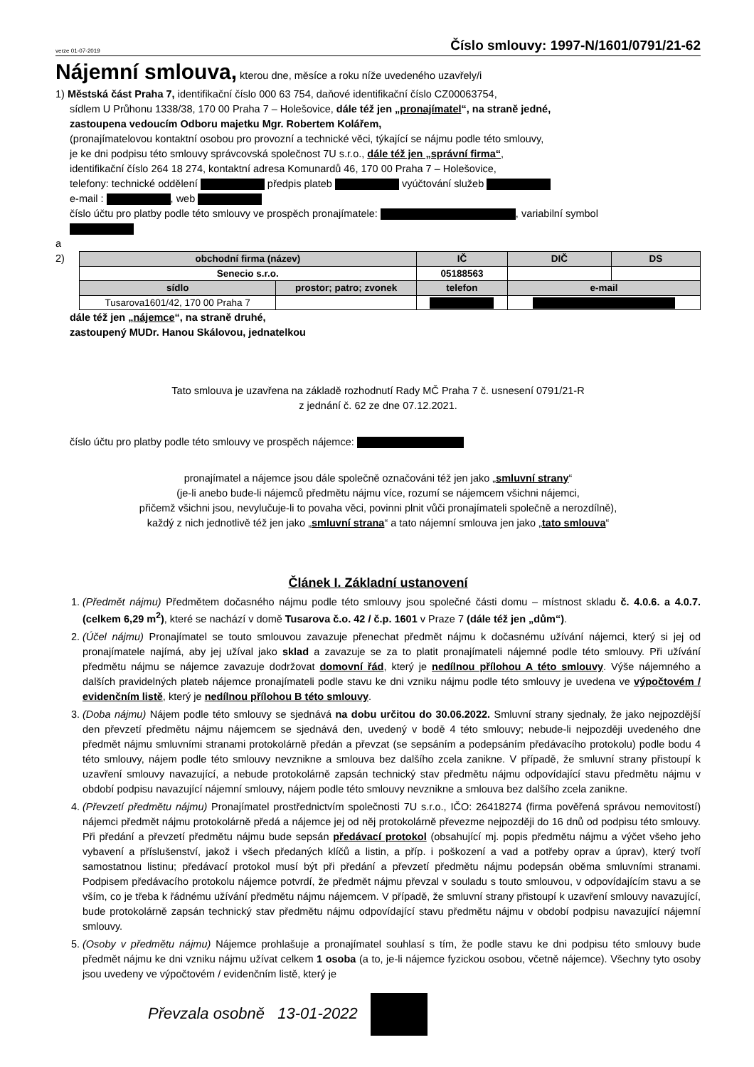verze 01-07-2019 Číslo smlouvy: 1997-N/1601/0791/21-62
Nájemní smlouva,
kterou dne, měsíce a roku níže uvedeného uzavřely/i
1) Městská část Praha 7, identifikační číslo 000 63 754, daňové identifikační číslo CZ00063754,
sídlem U Průhonu 1338/38, 170 00 Praha 7 – Holešovice, dále též jen „pronajímatel“, na straně jedné,
zastoupena vedoucím Odboru majetku Mgr. Robertem Kolářem,
(pronajímatelovou kontaktní osobou pro provozní a technické věci, týkající se nájmu podle této smlouvy,
je ke dni podpisu této smlouvy správcovská společnost 7U s.r.o., dále též jen „správní firma“,
identifikační číslo 264 18 274, kontaktní adresa Komunardů 46, 170 00 Praha 7 – Holešovice,
telefony: technické oddělení předpis plateb vyúčtování služeb
e-mail : , web
číslo účtu pro platby podle této smlouvy ve prospěch pronajímatele: , variabilní symbol
a
2)
| obchodní firma (název) | | IČ | DIČ | DS |
| --- | --- | --- | --- | --- |
| Senecio s.r.o. | | 05188563 | | |
| sídlo | prostor; patro; zvonek | telefon | e-mail | |
| Tusarova1601/42, 170 00 Praha 7 | | | | |
dále též jen „nájemce“, na straně druhé,
zastoupený MUDr. Hanou Skálovou, jednatelkou
Tato smlouva je uzavřena na základě rozhodnutí Rady MČ Praha 7 č. usnesení 0791/21-R
z jednání č. 62 ze dne 07.12.2021.
číslo účtu pro platby podle této smlouvy ve prospěch nájemce:
pronajímatel a nájemce jsou dále společně označováni též jen jako „smluvní strany“
(je-li anebo bude-li nájemců předmětu nájmu více, rozumí se nájemcem všichni nájemci,
přičemž všichni jsou, nevylučuje-li to povaha věci, povinni plnit vůči pronajímateli společně a nerozdílně),
každý z nich jednotlivě též jen jako „smluvní strana“ a tato nájemní smlouva jen jako „tato smlouva“
Článek I. Základní ustanovení
1. (Předmět nájmu) Předmětem dočasného nájmu podle této smlouvy jsou společné části domu – místnost skladu č. 4.0.6. a 4.0.7. (celkem 6,29 m<sup>2</sup>), které se nachází v domě Tusarova č.o. 42 / č.p. 1601 v Praze 7 (dále též jen „dům“).
2. (Účel nájmu) Pronajímatel se touto smlouvou zavazuje přenechat předmět nájmu k dočasnému užívání nájemci, který si jej od pronajímatele najímá, aby jej užíval jako sklad a zavazuje se za to platit pronajímateli nájemné podle této smlouvy. Při užívání předmětu nájmu se nájemce zavazuje dodržovat domovní řád, který je nedílnou přílohou A této smlouvy. Výše nájemného a dalších pravidelných plateb nájemce pronajímateli podle stavu ke dni vzniku nájmu podle této smlouvy je uvedena ve výpočtovém / evidenčním listě, který je nedílnou přílohou B této smlouvy.
3. (Doba nájmu) Nájem podle této smlouvy se sjednává na dobu určitou do 30.06.2022. Smluvní strany sjednaly, že jako nejpozdější den převzetí předmětu nájmu nájemcem se sjednává den, uvedený v bodě 4 této smlouvy; nebude-li nejpozději uvedeného dne předmět nájmu smluvními stranami protokolárně předán a převzat (se sepsáním a podepsáním předávacího protokolu) podle bodu 4 této smlouvy, nájem podle této smlouvy nevznikne a smlouva bez dalšího zcela zanikne. V případě, že smluvní strany přistoupí k uzavření smlouvy navazující, a nebude protokolárně zapsán technický stav předmětu nájmu odpovídající stavu předmětu nájmu v období podpisu navazující nájemní smlouvy, nájem podle této smlouvy nevznikne a smlouva bez dalšího zcela zanikne.
4. (Převzetí předmětu nájmu) Pronajímatel prostřednictvím společnosti 7U s.r.o., IČO: 26418274 (firma pověřená správou nemovitostí) nájemci předmět nájmu protokolárně předá a nájemce jej od něj protokolárně převezme nejpozději do 16 dnů od podpisu této smlouvy. Při předání a převzetí předmětu nájmu bude sepsán předávací protokol (obsahující mj. popis předmětu nájmu a výčet všeho jeho vybavení a příslušenství, jakož i všech předaných klíčů a listin, a příp. i poškození a vad a potřeby oprav a úprav), který tvoří samostatnou listinu; předávací protokol musí být při předání a převzetí předmětu nájmu podepsán oběma smluvními stranami. Podpisem předávacího protokolu nájemce potvrdí, že předmět nájmu převzal v souladu s touto smlouvou, v odpovídajícím stavu a se vším, co je třeba k řádnému užívání předmětu nájmu nájemcem. V případě, že smluvní strany přistoupí k uzavření smlouvy navazující, bude protokolárně zapsán technický stav předmětu nájmu odpovídající stavu předmětu nájmu v období podpisu navazující nájemní smlouvy.
5. (Osoby v předmětu nájmu) Nájemce prohlašuje a pronajímatel souhlasí s tím, že podle stavu ke dni podpisu této smlouvy bude předmět nájmu ke dni vzniku nájmu užívat celkem 1 osoba (a to, je-li nájemce fyzickou osobou, včetně nájemce). Všechny tyto osoby jsou uvedeny ve výpočtovém / evidenčním listě, který je
Převzala osobně 13-01-2022